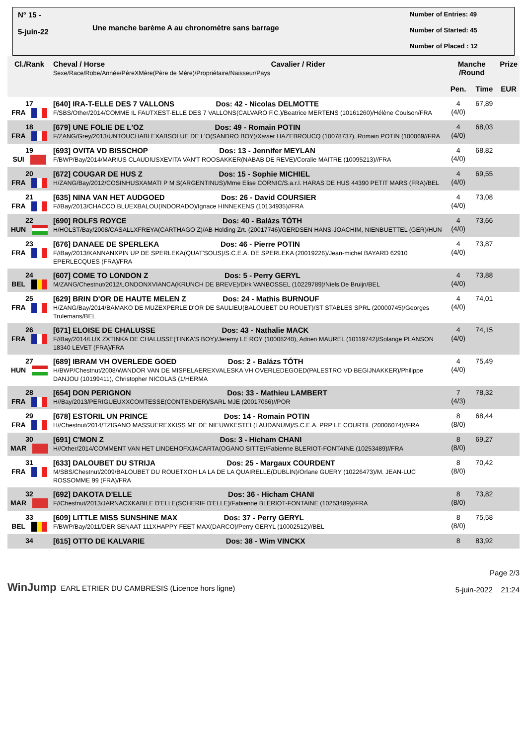N° 15 -
5-juin-22
Une manche barème A au chronomètre sans barrage
Number of Entries: 49
Number of Started: 45
Number of Placed : 12
| Cl./Rank | Cheval / Horse Cavalier / Rider Sexe/Race/Robe/Année/PèreXMère(Père de Mère)/Propriétaire/Naisseur/Pays | Manche /Round | | Prize |
| --- | --- | --- | --- | --- |
| | | Pen. | Time | EUR |
| 17 FRA | [640] IRA-T-ELLE DES 7 VALLONS Dos: 42 - Nicolas DELMOTTE F/SBS/Other/2014/COMME IL FAUTXEST-ELLE DES 7 VALLONS(CALVARO F.C.)/Beatrice MERTENS (10161260)/Hélène Coulson/FRA | 4 (4/0) | 67,89 | |
| 18 FRA | [679] UNE FOLIE DE L'OZ Dos: 49 - Romain POTIN F/ZANG/Grey/2013/UNTOUCHABLEXABSOLUE DE L'O(SANDRO BOY)/Xavier HAZEBROUCQ (10078737), Romain POTIN (100069//FRA | 4 (4/0) | 68,03 | |
| 19 SUI | [693] OVITA VD BISSCHOP Dos: 13 - Jennifer MEYLAN F/BWP/Bay/2014/MARIUS CLAUDIUSXEVITA VAN'T ROOSAKKER(NABAB DE REVE)/Coralie MAITRE (10095213)//FRA | 4 (4/0) | 68,82 | |
| 20 FRA | [672] COUGAR DE HUS Z Dos: 15 - Sophie MICHIEL H/ZANG/Bay/2012/COSINHUSXAMATI P M S(ARGENTINUS)/Mme Elise CORNIC/S.a.r.l. HARAS DE HUS 44390 PETIT MARS (FRA)/BEL | 4 (4/0) | 69,55 | |
| 21 FRA | [635] NINA VAN HET AUDGOED Dos: 26 - David COURSIER F//Bay/2013/CHACCO BLUEXBALOU(INDORADO)/Ignace HINNEKENS (10134935)//FRA | 4 (4/0) | 73,08 | |
| 22 HUN | [690] ROLFS ROYCE Dos: 40 - Balázs TÓTH H/HOLST/Bay/2008/CASALLXFREYA(CARTHAGO Z)/AB Holding Zrt. (20017746)/GERDSEN HANS-JOACHIM, NIENBUETTEL (GER)/HUN | 4 (4/0) | 73,66 | |
| 23 FRA | [676] DANAEE DE SPERLEKA Dos: 46 - Pierre POTIN F//Bay/2013/KANNANXPIN UP DE SPERLEKA(QUAT'SOUS)/S.C.E.A. DE SPERLEKA (20019226)/Jean-michel BAYARD 62910 EPERLECQUES (FRA)/FRA | 4 (4/0) | 73,87 | |
| 24 BEL | [607] COME TO LONDON Z Dos: 5 - Perry GERYL M/ZANG/Chestnut/2012/LONDONXVIANCA(KRUNCH DE BREVE)/Dirk VANBOSSEL (10229789)/Niels De Bruijn/BEL | 4 (4/0) | 73,88 | |
| 25 FRA | [629] BRIN D'OR DE HAUTE MELEN Z Dos: 24 - Mathis BURNOUF H/ZANG/Bay/2014/BAMAKO DE MUZEXPERLE D'OR DE SAULIEU(BALOUBET DU ROUET)/ST STABLES SPRL (20000745)/Georges Trulemans/BEL | 4 (4/0) | 74,01 | |
| 26 FRA | [671] ELOISE DE CHALUSSE Dos: 43 - Nathalie MACK F//Bay/2014/LUX ZXTINKA DE CHALUSSE(TINKA'S BOY)/Jeremy LE ROY (10008240), Adrien MAUREL (10119742)/Solange PLANSON 18340 LEVET (FRA)/FRA | 4 (4/0) | 74,15 | |
| 27 HUN | [689] IBRAM VH OVERLEDE GOED Dos: 2 - Balázs TÓTH H/BWP/Chestnut/2008/WANDOR VAN DE MISPELAEREXVALESKA VH OVERLEDEGOED(PALESTRO VD BEGIJNAKKER)/Philippe DANJOU (10199411), Christopher NICOLAS (1/HERMA | 4 (4/0) | 75,49 | |
| 28 FRA | [654] DON PERIGNON Dos: 33 - Mathieu LAMBERT H//Bay/2013/PERIGUEUXXCOMTESSE(CONTENDER)/SARL MJE (20017066)//POR | 7 (4/3) | 78,32 | |
| 29 FRA | [678] ESTORIL UN PRINCE Dos: 14 - Romain POTIN H//Chestnut/2014/TZIGANO MASSUEREXKISS ME DE NIEUWKESTEL(LAUDANUM)/S.C.E.A. PRP LE COURTIL (20006074)//FRA | 8 (8/0) | 68,44 | |
| 30 MAR | [691] C'MON Z Dos: 3 - Hicham CHANI H//Other/2014/COMMENT VAN HET LINDEHOFXJACARTA(OGANO SITTE)/Fabienne BLERIOT-FONTAINE (10253489)//FRA | 8 (8/0) | 69,27 | |
| 31 FRA | [633] DALOUBET DU STRIJA Dos: 25 - Margaux COURDENT M/SBS/Chestnut/2009/BALOUBET DU ROUETXOH LA LA DE LA QUAIRELLE(DUBLIN)/Orlane GUERY (10226473)/M. JEAN-LUC ROSSOMME 99 (FRA)/FRA | 8 (8/0) | 70,42 | |
| 32 MAR | [692] DAKOTA D'ELLE Dos: 36 - Hicham CHANI F//Chestnut/2013/JARNACXKABILE D'ELLE(SCHERIF D'ELLE)/Fabienne BLERIOT-FONTAINE (10253489)//FRA | 8 (8/0) | 73,82 | |
| 33 BEL | [609] LITTLE MISS SUNSHINE MAX Dos: 37 - Perry GERYL F/BWP/Bay/2011/DER SENAAT 111XHAPPY FEET MAX(DARCO)/Perry GERYL (10002512)//BEL | 8 (8/0) | 75,58 | |
| 34 | [615] OTTO DE KALVARIE Dos: 38 - Wim VINCKX | 8 | 83,92 | |
WinJump EARL ETRIER DU CAMBRESIS (Licence hors ligne)
Page 2/3
5-juin-2022 21:24